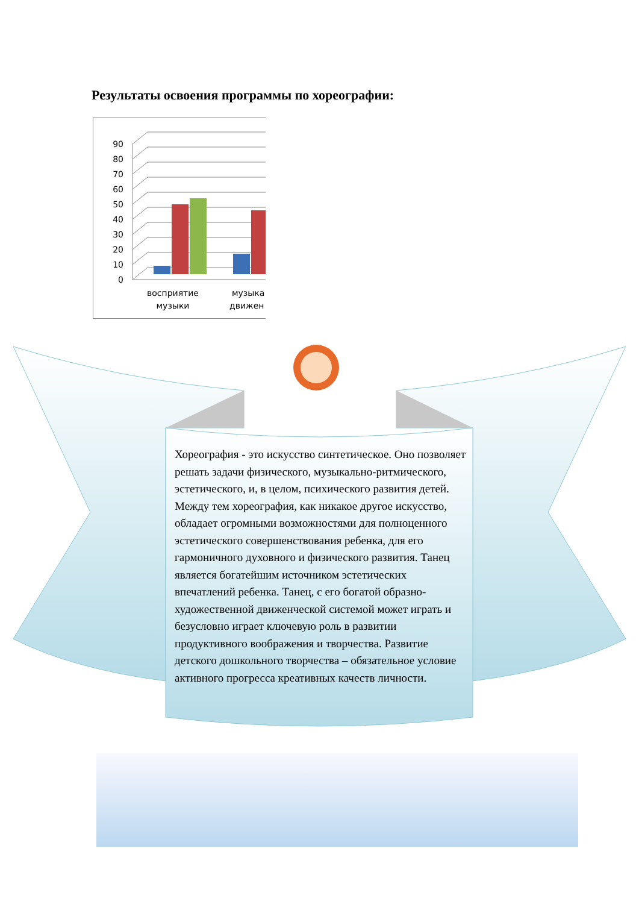Результаты освоения программы по хореографии:
90
80
70
60
50
40
30
20
10
0
восприятие
музыки
музыка
движен
Хореография - это искусство синтетическое. Оно позволяет решать задачи физического, музыкально-ритмического, эстетического, и, в целом, психического развития детей. Между тем хореография, как никакое другое искусство, обладает огромными возможностями для полноценного эстетического совершенствования ребенка, для его гармоничного духовного и физического развития. Танец является богатейшим источником эстетических впечатлений ребенка. Танец, с его богатой образно-художественной движенческой системой может играть и безусловно играет ключевую роль в развитии продуктивного воображения и творчества. Развитие детского дошкольного творчества – обязательное условие активного прогресса креативных качеств личности.